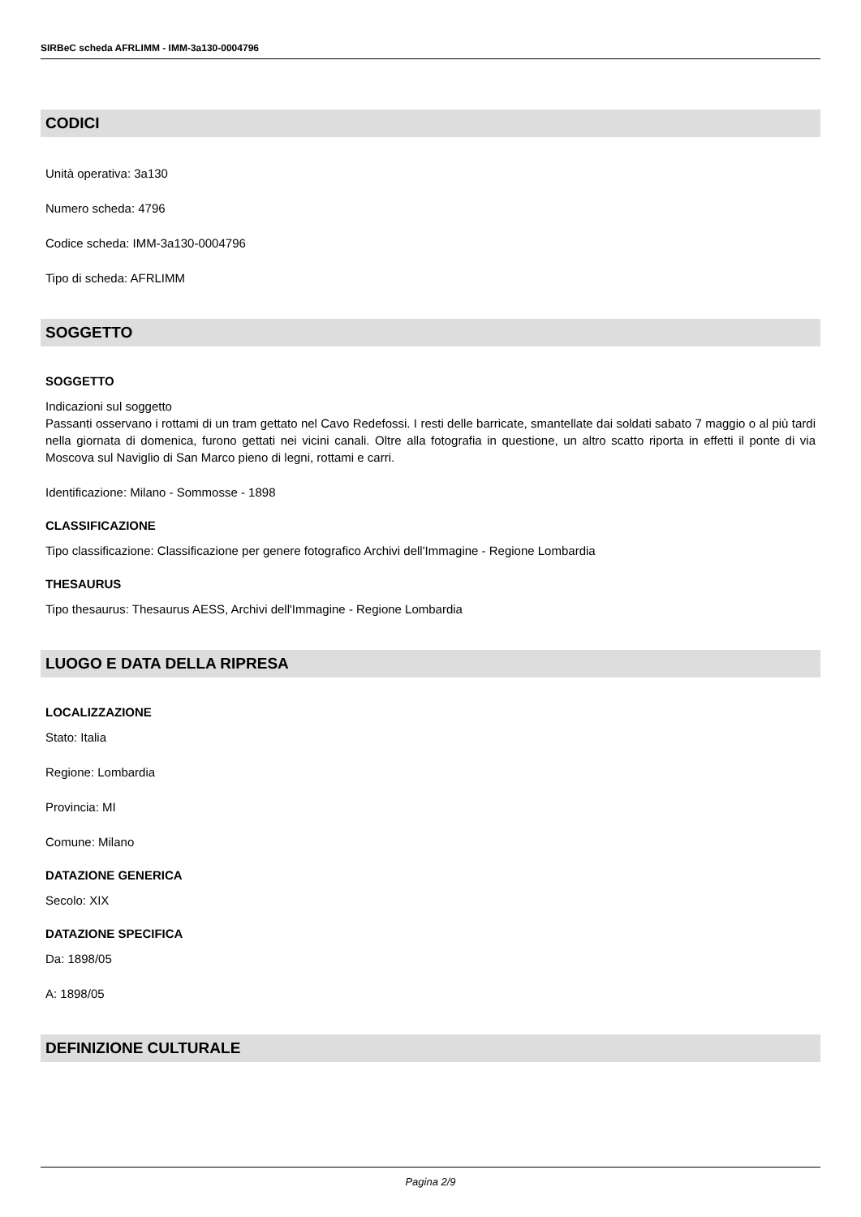SIRBeC scheda AFRLIMM - IMM-3a130-0004796
CODICI
Unità operativa: 3a130
Numero scheda: 4796
Codice scheda: IMM-3a130-0004796
Tipo di scheda: AFRLIMM
SOGGETTO
SOGGETTO
Indicazioni sul soggetto
Passanti osservano i rottami di un tram gettato nel Cavo Redefossi. I resti delle barricate, smantellate dai soldati sabato 7 maggio o al più tardi nella giornata di domenica, furono gettati nei vicini canali. Oltre alla fotografia in questione, un altro scatto riporta in effetti il ponte di via Moscova sul Naviglio di San Marco pieno di legni, rottami e carri.
Identificazione: Milano - Sommosse - 1898
CLASSIFICAZIONE
Tipo classificazione: Classificazione per genere fotografico Archivi dell'Immagine - Regione Lombardia
THESAURUS
Tipo thesaurus: Thesaurus AESS, Archivi dell'Immagine - Regione Lombardia
LUOGO E DATA DELLA RIPRESA
LOCALIZZAZIONE
Stato: Italia
Regione: Lombardia
Provincia: MI
Comune: Milano
DATAZIONE GENERICA
Secolo: XIX
DATAZIONE SPECIFICA
Da: 1898/05
A: 1898/05
DEFINIZIONE CULTURALE
Pagina 2/9